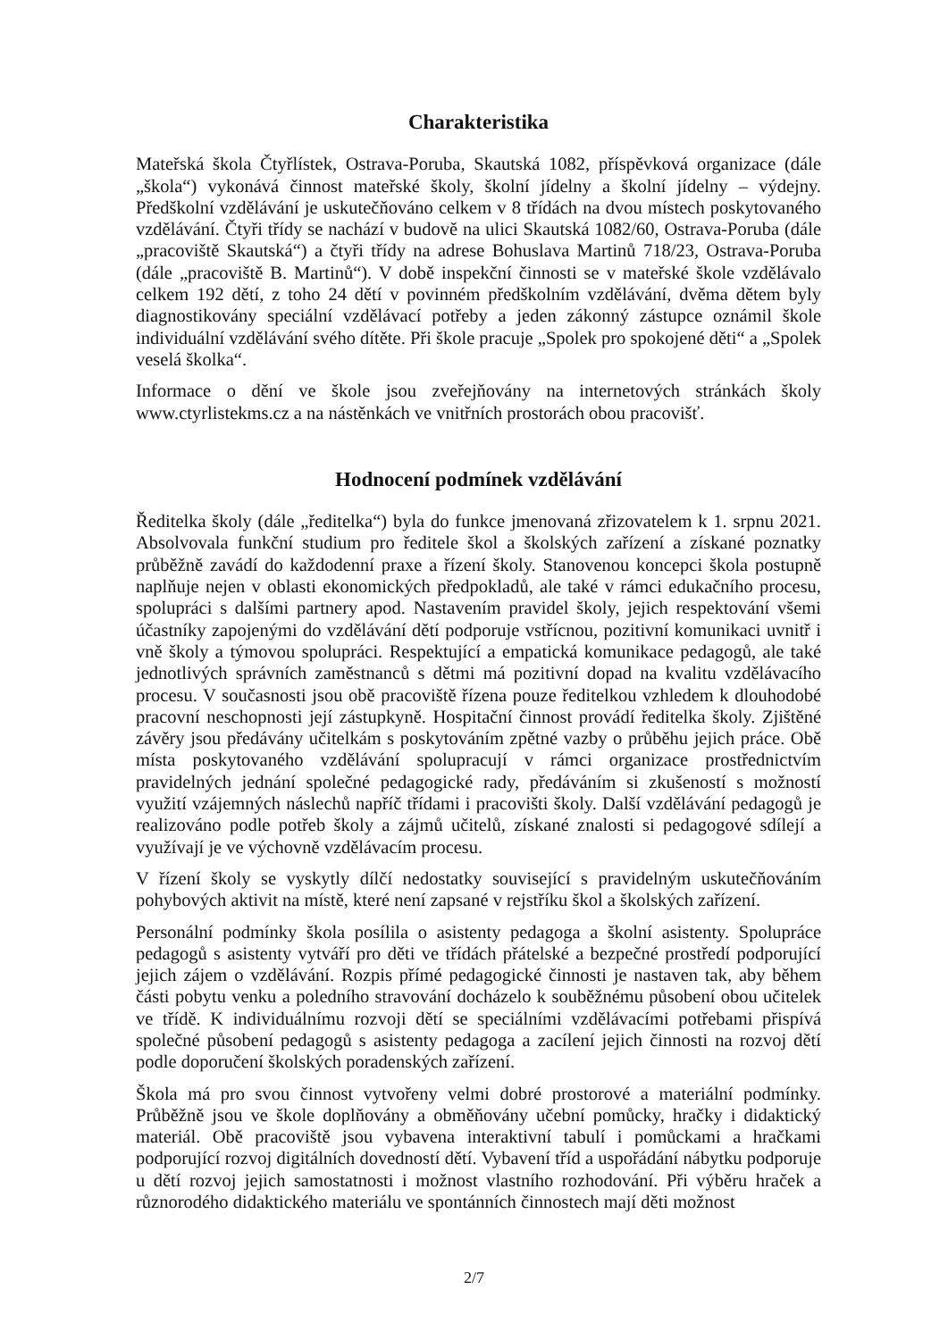Charakteristika
Mateřská škola Čtyřlístek, Ostrava-Poruba, Skautská 1082, příspěvková organizace (dále „škola“) vykonává činnost mateřské školy, školní jídelny a školní jídelny – výdejny. Předškolní vzdělávání je uskutečňováno celkem v 8 třídách na dvou místech poskytovaného vzdělávání. Čtyři třídy se nachází v budově na ulici Skautská 1082/60, Ostrava-Poruba (dále „pracoviště Skautská“) a čtyři třídy na adrese Bohuslava Martinů 718/23, Ostrava-Poruba (dále „pracoviště B. Martinů“). V době inspekční činnosti se v mateřské škole vzdělávalo celkem 192 dětí, z toho 24 dětí v povinném předškolním vzdělávání, dvěma dětem byly diagnostikovány speciální vzdělávací potřeby a jeden zákonný zástupce oznámil škole individuální vzdělávání svého dítěte. Při škole pracuje „Spolek pro spokojené děti“ a „Spolek veselá školka“.
Informace o dění ve škole jsou zveřejňovány na internetových stránkách školy www.ctyrlistekms.cz a na nástěnkách ve vnitřních prostorách obou pracovišť.
Hodnocení podmínek vzdělávání
Ředitelka školy (dále „ředitelka“) byla do funkce jmenovaná zřizovatelem k 1. srpnu 2021. Absolvovala funkční studium pro ředitele škol a školských zařízení a získané poznatky průběžně zavádí do každodenní praxe a řízení školy. Stanovenou koncepci škola postupně naplňuje nejen v oblasti ekonomických předpokladů, ale také v rámci edukačního procesu, spolupráci s dalšími partnery apod. Nastavením pravidel školy, jejich respektování všemi účastníky zapojenými do vzdělávání dětí podporuje vstřícnou, pozitivní komunikaci uvnitř i vně školy a týmovou spolupráci. Respektující a empatická komunikace pedagogů, ale také jednotlivých správních zaměstnanců s dětmi má pozitivní dopad na kvalitu vzdělávacího procesu. V současnosti jsou obě pracoviště řízena pouze ředitelkou vzhledem k dlouhodobé pracovní neschopnosti její zástupkyně. Hospitační činnost provádí ředitelka školy. Zjištěné závěry jsou předávány učitelkám s poskytováním zpětné vazby o průběhu jejich práce. Obě místa poskytovaného vzdělávání spolupracují v rámci organizace prostřednictvím pravidelných jednání společné pedagogické rady, předáváním si zkušeností s možností využití vzájemných náslechů napříč třídami i pracovišti školy. Další vzdělávání pedagogů je realizováno podle potřeb školy a zájmů učitelů, získané znalosti si pedagogové sdílejí a využívají je ve výchovně vzdělávacím procesu.
V řízení školy se vyskytly dílčí nedostatky související s pravidelným uskutečňováním pohybových aktivit na místě, které není zapsané v rejstříku škol a školských zařízení.
Personální podmínky škola posílila o asistenty pedagoga a školní asistenty. Spolupráce pedagogů s asistenty vytváří pro děti ve třídách přátelské a bezpečné prostředí podporující jejich zájem o vzdělávání. Rozpis přímé pedagogické činnosti je nastaven tak, aby během části pobytu venku a poledního stravování docházelo k souběžnému působení obou učitelek ve třídě. K individuálnímu rozvoji dětí se speciálními vzdělávacími potřebami přispívá společné působení pedagogů s asistenty pedagoga a zacílení jejich činnosti na rozvoj dětí podle doporučení školských poradenských zařízení.
Škola má pro svou činnost vytvořeny velmi dobré prostorové a materiální podmínky. Průběžně jsou ve škole doplňovány a obměňovány učební pomůcky, hračky i didaktický materiál. Obě pracoviště jsou vybavena interaktivní tabulí i pomůckami a hračkami podporující rozvoj digitálních dovedností dětí. Vybavení tříd a uspořádání nábytku podporuje u dětí rozvoj jejich samostatnosti i možnost vlastního rozhodování. Při výběru hraček a různorodého didaktického materiálu ve spontánních činnostech mají děti možnost
2/7